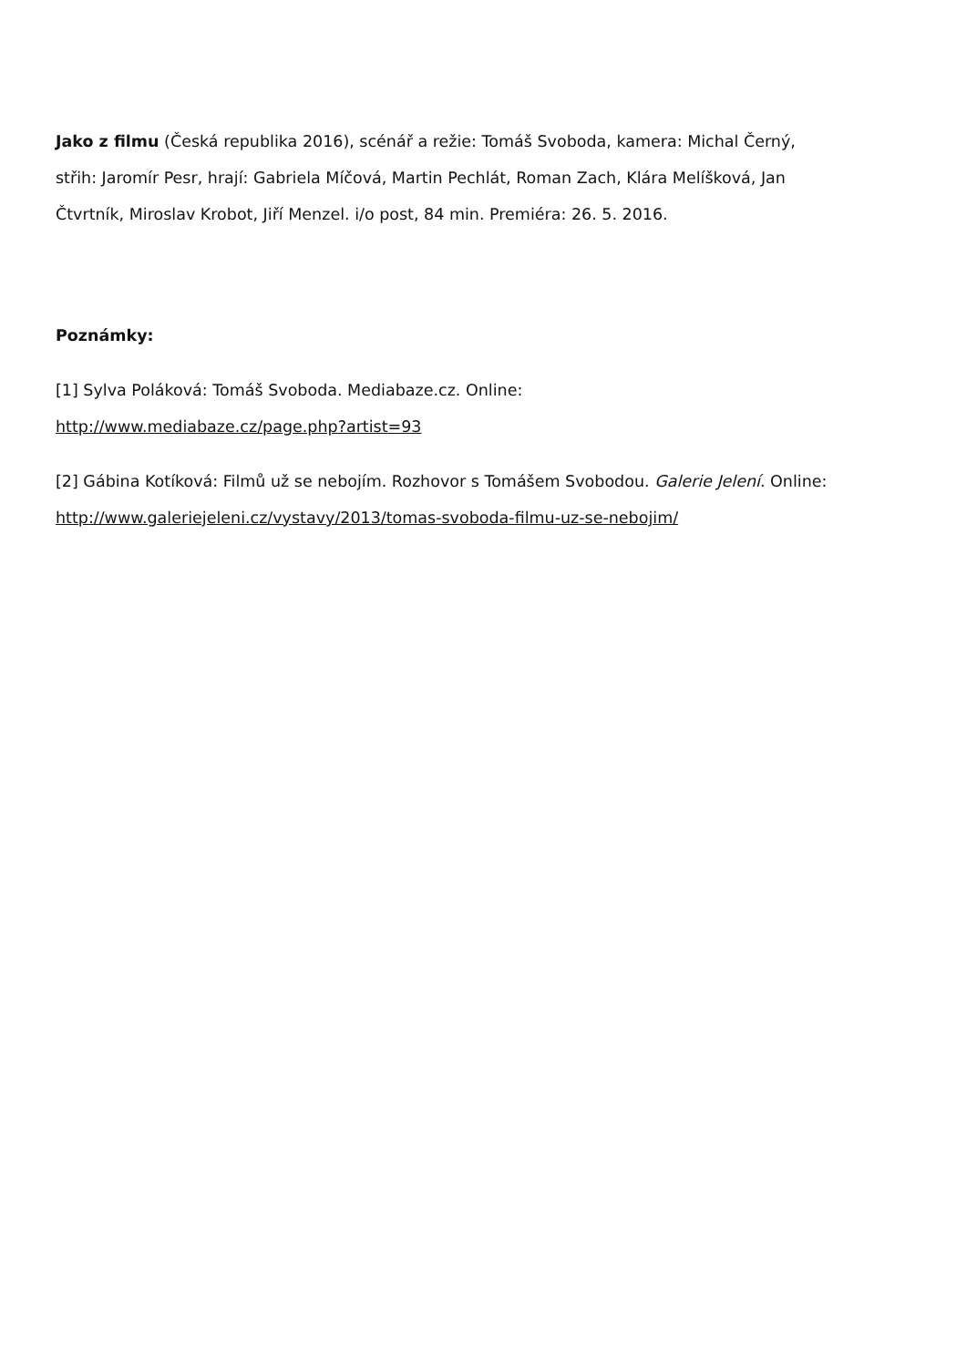Jako z filmu (Česká republika 2016), scénář a režie: Tomáš Svoboda, kamera: Michal Černý, střih: Jaromír Pesr, hrají: Gabriela Míčová, Martin Pechlát, Roman Zach, Klára Melíšková, Jan Čtvrtník, Miroslav Krobot, Jiří Menzel. i/o post, 84 min. Premiéra: 26. 5. 2016.
Poznámky:
[1] Sylva Poláková: Tomáš Svoboda. Mediabaze.cz. Online:
http://www.mediabaze.cz/page.php?artist=93
[2] Gábina Kotíková: Filmů už se nebojím. Rozhovor s Tomášem Svobodou. Galerie Jelení. Online: http://www.galeriejeleni.cz/vystavy/2013/tomas-svoboda-filmu-uz-se-nebojim/